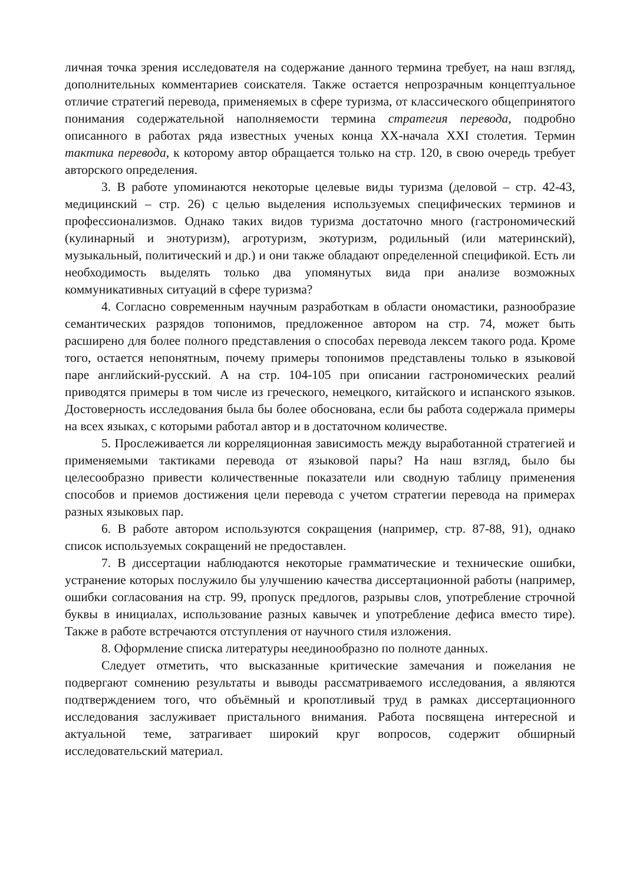личная точка зрения исследователя на содержание данного термина требует, на наш взгляд, дополнительных комментариев соискателя. Также остается непрозрачным концептуальное отличие стратегий перевода, применяемых в сфере туризма, от классического общепринятого понимания содержательной наполняемости термина стратегия перевода, подробно описанного в работах ряда известных ученых конца XX-начала XXI столетия. Термин тактика перевода, к которому автор обращается только на стр. 120, в свою очередь требует авторского определения.
3. В работе упоминаются некоторые целевые виды туризма (деловой – стр. 42-43, медицинский – стр. 26) с целью выделения используемых специфических терминов и профессионализмов. Однако таких видов туризма достаточно много (гастрономический (кулинарный и энотуризм), агротуризм, экотуризм, родильный (или материнский), музыкальный, политический и др.) и они также обладают определенной спецификой. Есть ли необходимость выделять только два упомянутых вида при анализе возможных коммуникативных ситуаций в сфере туризма?
4. Согласно современным научным разработкам в области ономастики, разнообразие семантических разрядов топонимов, предложенное автором на стр. 74, может быть расширено для более полного представления о способах перевода лексем такого рода. Кроме того, остается непонятным, почему примеры топонимов представлены только в языковой паре английский-русский. А на стр. 104-105 при описании гастрономических реалий приводятся примеры в том числе из греческого, немецкого, китайского и испанского языков. Достоверность исследования была бы более обоснована, если бы работа содержала примеры на всех языках, с которыми работал автор и в достаточном количестве.
5. Прослеживается ли корреляционная зависимость между выработанной стратегией и применяемыми тактиками перевода от языковой пары? На наш взгляд, было бы целесообразно привести количественные показатели или сводную таблицу применения способов и приемов достижения цели перевода с учетом стратегии перевода на примерах разных языковых пар.
6. В работе автором используются сокращения (например, стр. 87-88, 91), однако список используемых сокращений не предоставлен.
7. В диссертации наблюдаются некоторые грамматические и технические ошибки, устранение которых послужило бы улучшению качества диссертационной работы (например, ошибки согласования на стр. 99, пропуск предлогов, разрывы слов, употребление строчной буквы в инициалах, использование разных кавычек и употребление дефиса вместо тире). Также в работе встречаются отступления от научного стиля изложения.
8. Оформление списка литературы неединообразно по полноте данных.
Следует отметить, что высказанные критические замечания и пожелания не подвергают сомнению результаты и выводы рассматриваемого исследования, а являются подтверждением того, что объёмный и кропотливый труд в рамках диссертационного исследования заслуживает пристального внимания. Работа посвящена интересной и актуальной теме, затрагивает широкий круг вопросов, содержит обширный исследовательский материал.